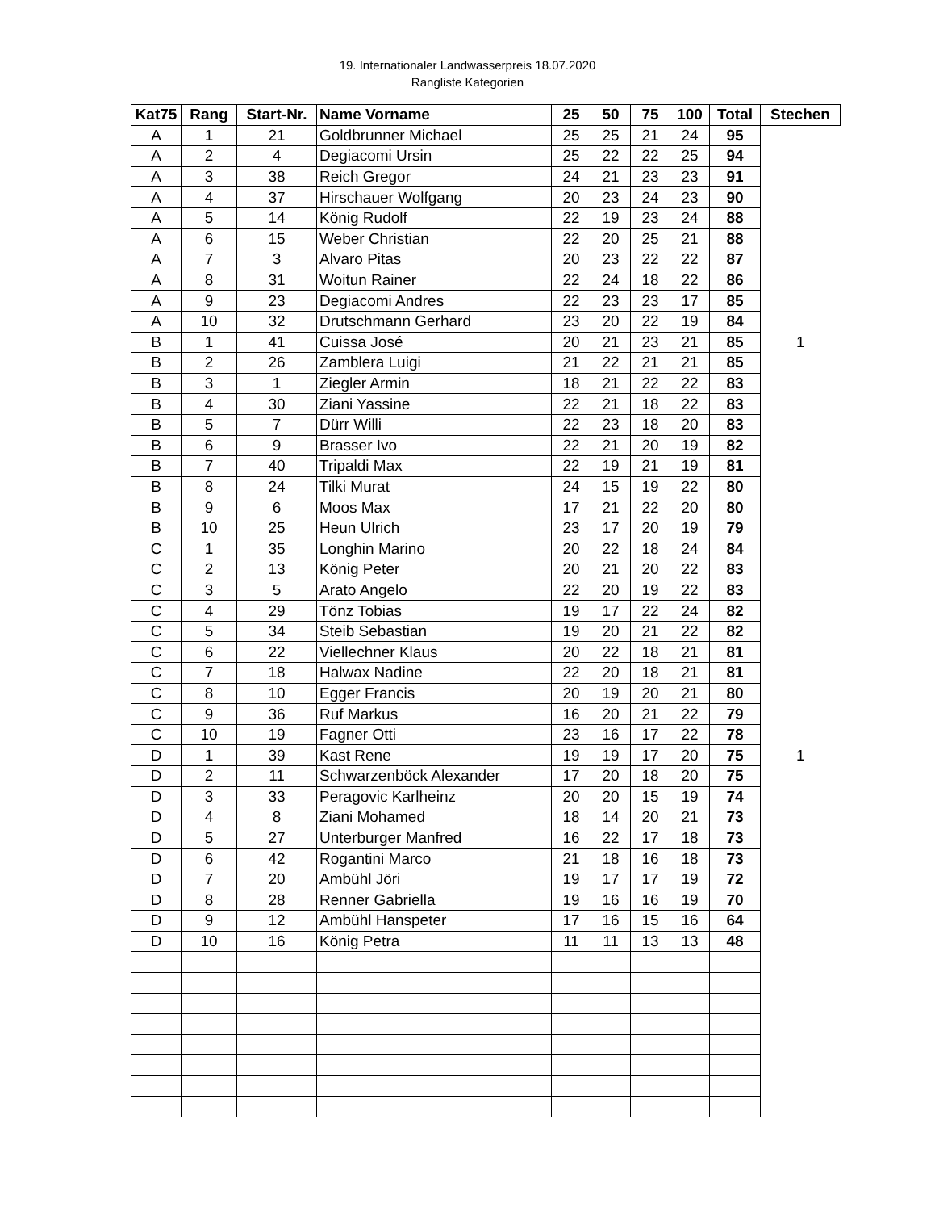19. Internationaler Landwasserpreis 18.07.2020
Rangliste Kategorien
| Kat75 | Rang | Start-Nr. | Name Vorname | 25 | 50 | 75 | 100 | Total | Stechen |
| --- | --- | --- | --- | --- | --- | --- | --- | --- | --- |
| A | 1 | 21 | Goldbrunner Michael | 25 | 25 | 21 | 24 | 95 | |
| A | 2 | 4 | Degiacomi Ursin | 25 | 22 | 22 | 25 | 94 | |
| A | 3 | 38 | Reich Gregor | 24 | 21 | 23 | 23 | 91 | |
| A | 4 | 37 | Hirschauer Wolfgang | 20 | 23 | 24 | 23 | 90 | |
| A | 5 | 14 | König Rudolf | 22 | 19 | 23 | 24 | 88 | |
| A | 6 | 15 | Weber Christian | 22 | 20 | 25 | 21 | 88 | |
| A | 7 | 3 | Alvaro Pitas | 20 | 23 | 22 | 22 | 87 | |
| A | 8 | 31 | Woitun Rainer | 22 | 24 | 18 | 22 | 86 | |
| A | 9 | 23 | Degiacomi Andres | 22 | 23 | 23 | 17 | 85 | |
| A | 10 | 32 | Drutschmann Gerhard | 23 | 20 | 22 | 19 | 84 | |
| B | 1 | 41 | Cuissa José | 20 | 21 | 23 | 21 | 85 | 1 |
| B | 2 | 26 | Zamblera Luigi | 21 | 22 | 21 | 21 | 85 | |
| B | 3 | 1 | Ziegler Armin | 18 | 21 | 22 | 22 | 83 | |
| B | 4 | 30 | Ziani Yassine | 22 | 21 | 18 | 22 | 83 | |
| B | 5 | 7 | Dürr Willi | 22 | 23 | 18 | 20 | 83 | |
| B | 6 | 9 | Brasser Ivo | 22 | 21 | 20 | 19 | 82 | |
| B | 7 | 40 | Tripaldi Max | 22 | 19 | 21 | 19 | 81 | |
| B | 8 | 24 | Tilki Murat | 24 | 15 | 19 | 22 | 80 | |
| B | 9 | 6 | Moos Max | 17 | 21 | 22 | 20 | 80 | |
| B | 10 | 25 | Heun Ulrich | 23 | 17 | 20 | 19 | 79 | |
| C | 1 | 35 | Longhin Marino | 20 | 22 | 18 | 24 | 84 | |
| C | 2 | 13 | König Peter | 20 | 21 | 20 | 22 | 83 | |
| C | 3 | 5 | Arato Angelo | 22 | 20 | 19 | 22 | 83 | |
| C | 4 | 29 | Tönz Tobias | 19 | 17 | 22 | 24 | 82 | |
| C | 5 | 34 | Steib Sebastian | 19 | 20 | 21 | 22 | 82 | |
| C | 6 | 22 | Viellechner Klaus | 20 | 22 | 18 | 21 | 81 | |
| C | 7 | 18 | Halwax Nadine | 22 | 20 | 18 | 21 | 81 | |
| C | 8 | 10 | Egger Francis | 20 | 19 | 20 | 21 | 80 | |
| C | 9 | 36 | Ruf Markus | 16 | 20 | 21 | 22 | 79 | |
| C | 10 | 19 | Fagner Otti | 23 | 16 | 17 | 22 | 78 | |
| D | 1 | 39 | Kast Rene | 19 | 19 | 17 | 20 | 75 | 1 |
| D | 2 | 11 | Schwarzenböck Alexander | 17 | 20 | 18 | 20 | 75 | |
| D | 3 | 33 | Peragovic Karlheinz | 20 | 20 | 15 | 19 | 74 | |
| D | 4 | 8 | Ziani Mohamed | 18 | 14 | 20 | 21 | 73 | |
| D | 5 | 27 | Unterburger Manfred | 16 | 22 | 17 | 18 | 73 | |
| D | 6 | 42 | Rogantini Marco | 21 | 18 | 16 | 18 | 73 | |
| D | 7 | 20 | Ambühl Jöri | 19 | 17 | 17 | 19 | 72 | |
| D | 8 | 28 | Renner Gabriella | 19 | 16 | 16 | 19 | 70 | |
| D | 9 | 12 | Ambühl Hanspeter | 17 | 16 | 15 | 16 | 64 | |
| D | 10 | 16 | König Petra | 11 | 11 | 13 | 13 | 48 | |